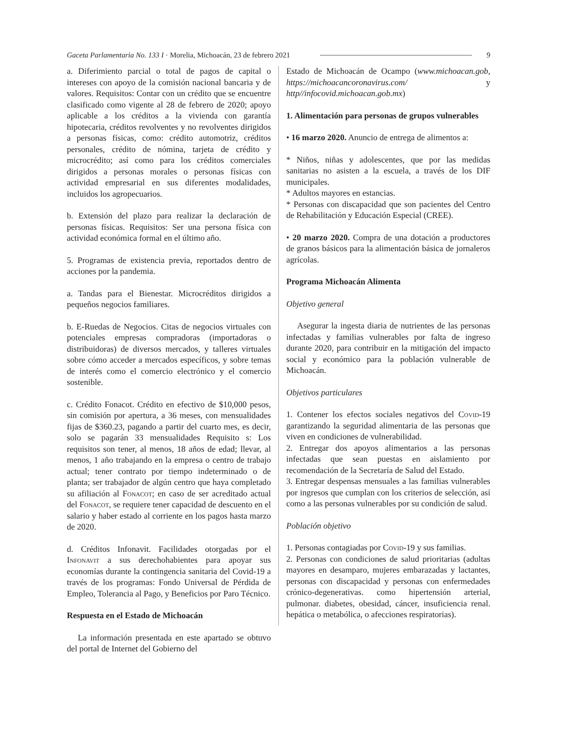Gaceta Parlamentaria No. 133 I · Morelia, Michoacán, 23 de febrero 2021 9
a. Diferimiento parcial o total de pagos de capital o intereses con apoyo de la comisión nacional bancaria y de valores. Requisitos: Contar con un crédito que se encuentre clasificado como vigente al 28 de febrero de 2020; apoyo aplicable a los créditos a la vivienda con garantía hipotecaria, créditos revolventes y no revolventes dirigidos a personas físicas, como: crédito automotriz, créditos personales, crédito de nómina, tarjeta de crédito y microcrédito; así como para los créditos comerciales dirigidos a personas morales o personas físicas con actividad empresarial en sus diferentes modalidades, incluidos los agropecuarios.
b. Extensión del plazo para realizar la declaración de personas físicas. Requisitos: Ser una persona física con actividad económica formal en el último año.
5. Programas de existencia previa, reportados dentro de acciones por la pandemia.
a. Tandas para el Bienestar. Microcréditos dirigidos a pequeños negocios familiares.
b. E-Ruedas de Negocios. Citas de negocios virtuales con potenciales empresas compradoras (importadoras o distribuidoras) de diversos mercados, y talleres virtuales sobre cómo acceder a mercados específicos, y sobre temas de interés como el comercio electrónico y el comercio sostenible.
c. Crédito Fonacot. Crédito en efectivo de $10,000 pesos, sin comisión por apertura, a 36 meses, con mensualidades fijas de $360.23, pagando a partir del cuarto mes, es decir, solo se pagarán 33 mensualidades Requisito s: Los requisitos son tener, al menos, 18 años de edad; llevar, al menos, 1 año trabajando en la empresa o centro de trabajo actual; tener contrato por tiempo indeterminado o de planta; ser trabajador de algún centro que haya completado su afiliación al Fonacot; en caso de ser acreditado actual del Fonacot, se requiere tener capacidad de descuento en el salario y haber estado al corriente en los pagos hasta marzo de 2020.
d. Créditos Infonavit. Facilidades otorgadas por el Infonavit a sus derechohabientes para apoyar sus economías durante la contingencia sanitaria del Covid-19 a través de los programas: Fondo Universal de Pérdida de Empleo, Tolerancia al Pago, y Beneficios por Paro Técnico.
Respuesta en el Estado de Michoacán
La información presentada en este apartado se obtuvo del portal de Internet del Gobierno del
Estado de Michoacán de Ocampo (www.michoacan.gob, https://michoacancoronavirus.com/ y http//infocovid.michoacan.gob.mx)
1. Alimentación para personas de grupos vulnerables
• 16 marzo 2020. Anuncio de entrega de alimentos a:
* Niños, niñas y adolescentes, que por las medidas sanitarias no asisten a la escuela, a través de los DIF municipales.
* Adultos mayores en estancias.
* Personas con discapacidad que son pacientes del Centro de Rehabilitación y Educación Especial (CREE).
• 20 marzo 2020. Compra de una dotación a productores de granos básicos para la alimentación básica de jornaleros agrícolas.
Programa Michoacán Alimenta
Objetivo general
Asegurar la ingesta diaria de nutrientes de las personas infectadas y familias vulnerables por falta de ingreso durante 2020, para contribuir en la mitigación del impacto social y económico para la población vulnerable de Michoacán.
Objetivos particulares
1. Contener los efectos sociales negativos del Covid-19 garantizando la seguridad alimentaria de las personas que viven en condiciones de vulnerabilidad.
2. Entregar dos apoyos alimentarios a las personas infectadas que sean puestas en aislamiento por recomendación de la Secretaría de Salud del Estado.
3. Entregar despensas mensuales a las familias vulnerables por ingresos que cumplan con los criterios de selección, así como a las personas vulnerables por su condición de salud.
Población objetivo
1. Personas contagiadas por Covid-19 y sus familias.
2. Personas con condiciones de salud prioritarias (adultas mayores en desamparo, mujeres embarazadas y lactantes, personas con discapacidad y personas con enfermedades crónico-degenerativas. como hipertensión arterial, pulmonar. diabetes, obesidad, cáncer, insuficiencia renal. hepática o metabólica, o afecciones respiratorias).